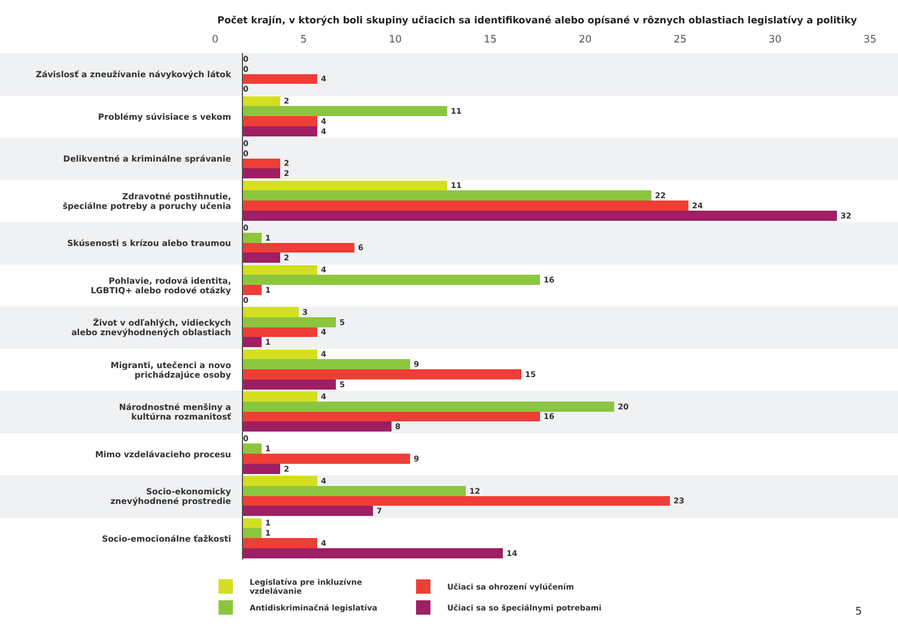Počet krajín, v ktorých boli skupiny učiacich sa identifikované alebo opísané v rôznych oblastiach legislatívy a politiky
0 5 10 15 20 25 30 35
Závislosť a zneužívanie návykových látok
0
0
4
0
Problémy súvisiace s vekom
2
11
4
4
Delikventné a kriminálne správanie
0
0
2
2
Zdravotné postihnutie,
špeciálne potreby a poruchy učenia
11
22
24
32
Skúsenosti s krízou alebo traumou
0
1
6
2
Pohlavie, rodová identita,
LGBTIQ+ alebo rodové otázky
4
16
1
0
Život v odľahlých, vidieckych
alebo znevýhodnených oblastiach
3
5
4
1
Migranti, utečenci a novo
prichádzajúce osoby
4
9
15
5
Národnostné menšiny a
kultúrna rozmanitosť
4
20
16
8
Mimo vzdelávacieho procesu
0
1
9
2
Socio-ekonomicky
znevýhodnené prostredie
4
12
23
7
Socio-emocionálne ťažkosti
1
1
4
14
Legislatíva pre inkluzívne vzdelávanie
Učiaci sa ohrození vylúčením
Antidiskriminačná legislatíva
Učiaci sa so špeciálnymi potrebami
5